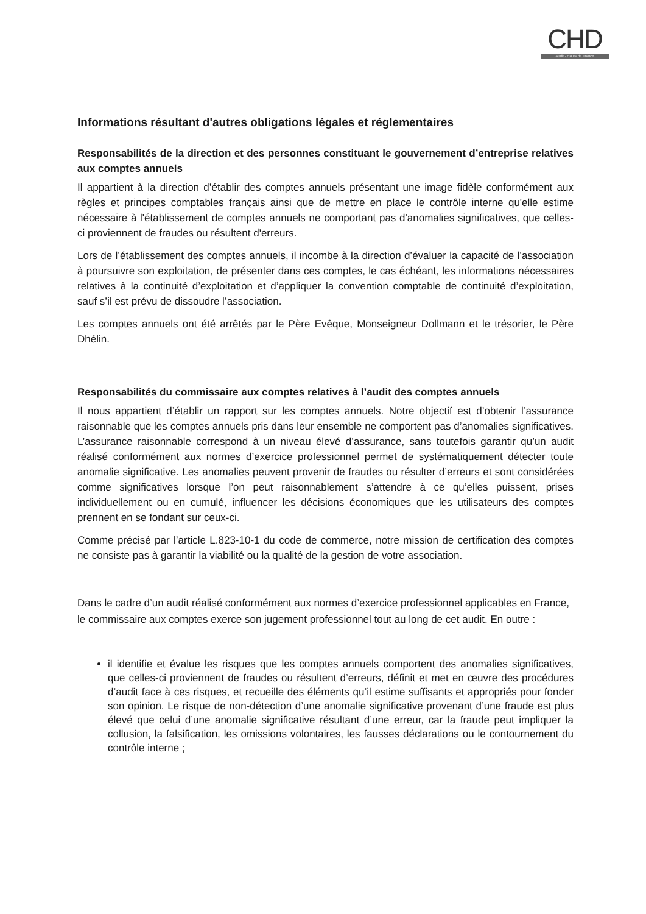CHD
Audit · Hauts de France
Informations résultant d'autres obligations légales et réglementaires
Responsabilités de la direction et des personnes constituant le gouvernement d’entreprise relatives aux comptes annuels
Il appartient à la direction d’établir des comptes annuels présentant une image fidèle conformément aux règles et principes comptables français ainsi que de mettre en place le contrôle interne qu'elle estime nécessaire à l'établissement de comptes annuels ne comportant pas d'anomalies significatives, que celles-ci proviennent de fraudes ou résultent d'erreurs.
Lors de l’établissement des comptes annuels, il incombe à la direction d’évaluer la capacité de l’association à poursuivre son exploitation, de présenter dans ces comptes, le cas échéant, les informations nécessaires relatives à la continuité d’exploitation et d’appliquer la convention comptable de continuité d’exploitation, sauf s’il est prévu de dissoudre l’association.
Les comptes annuels ont été arrêtés par le Père Evêque, Monseigneur Dollmann et le trésorier, le Père Dhélin.
Responsabilités du commissaire aux comptes relatives à l’audit des comptes annuels
Il nous appartient d’établir un rapport sur les comptes annuels. Notre objectif est d’obtenir l’assurance raisonnable que les comptes annuels pris dans leur ensemble ne comportent pas d’anomalies significatives. L’assurance raisonnable correspond à un niveau élevé d’assurance, sans toutefois garantir qu’un audit réalisé conformément aux normes d’exercice professionnel permet de systématiquement détecter toute anomalie significative. Les anomalies peuvent provenir de fraudes ou résulter d’erreurs et sont considérées comme significatives lorsque l’on peut raisonnablement s’attendre à ce qu’elles puissent, prises individuellement ou en cumulé, influencer les décisions économiques que les utilisateurs des comptes prennent en se fondant sur ceux-ci.
Comme précisé par l’article L.823-10-1 du code de commerce, notre mission de certification des comptes ne consiste pas à garantir la viabilité ou la qualité de la gestion de votre association.
Dans le cadre d’un audit réalisé conformément aux normes d’exercice professionnel applicables en France, le commissaire aux comptes exerce son jugement professionnel tout au long de cet audit. En outre :
il identifie et évalue les risques que les comptes annuels comportent des anomalies significatives, que celles-ci proviennent de fraudes ou résultent d’erreurs, définit et met en œuvre des procédures d’audit face à ces risques, et recueille des éléments qu’il estime suffisants et appropriés pour fonder son opinion. Le risque de non-détection d’une anomalie significative provenant d’une fraude est plus élevé que celui d’une anomalie significative résultant d’une erreur, car la fraude peut impliquer la collusion, la falsification, les omissions volontaires, les fausses déclarations ou le contournement du contrôle interne ;